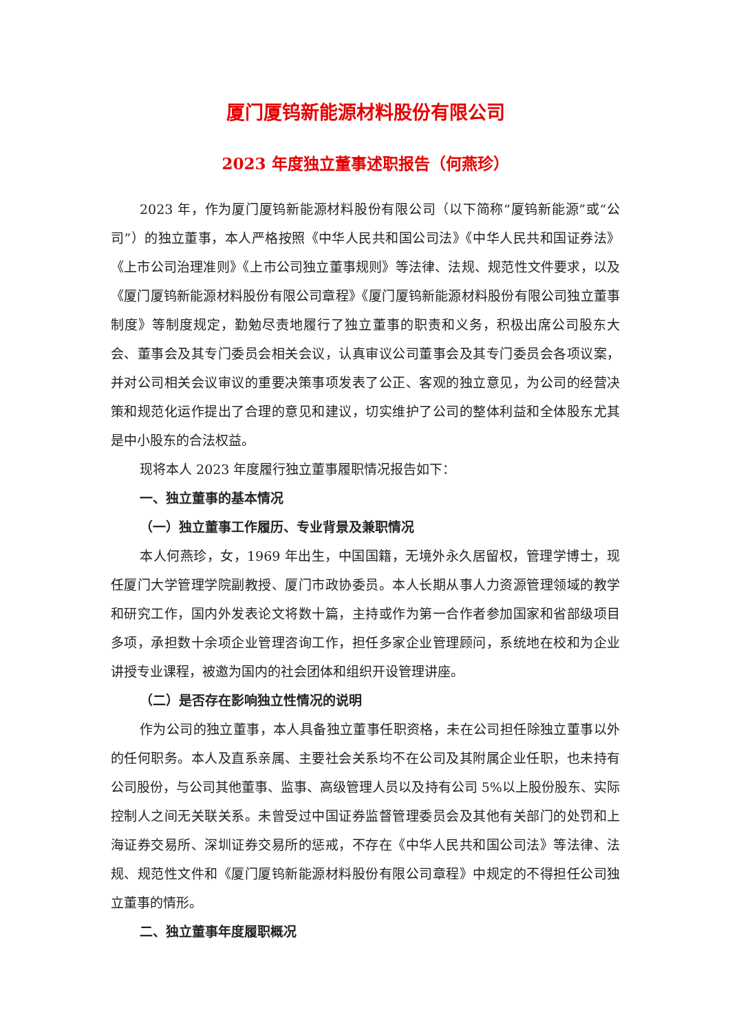厦门厦钨新能源材料股份有限公司
2023 年度独立董事述职报告（何燕珍）
2023 年，作为厦门厦钨新能源材料股份有限公司（以下简称“厦钨新能源”或“公司”）的独立董事，本人严格按照《中华人民共和国公司法》《中华人民共和国证券法》《上市公司治理准则》《上市公司独立董事规则》等法律、法规、规范性文件要求，以及《厦门厦钨新能源材料股份有限公司章程》《厦门厦钨新能源材料股份有限公司独立董事制度》等制度规定，勤勉尽责地履行了独立董事的职责和义务，积极出席公司股东大会、董事会及其专门委员会相关会议，认真审议公司董事会及其专门委员会各项议案，并对公司相关会议审议的重要决策事项发表了公正、客观的独立意见，为公司的经营决策和规范化运作提出了合理的意见和建议，切实维护了公司的整体利益和全体股东尤其是中小股东的合法权益。
现将本人 2023 年度履行独立董事履职情况报告如下：
一、独立董事的基本情况
（一）独立董事工作履历、专业背景及兼职情况
本人何燕珍，女，1969 年出生，中国国籍，无境外永久居留权，管理学博士，现任厦门大学管理学院副教授、厦门市政协委员。本人长期从事人力资源管理领域的教学和研究工作，国内外发表论文将数十篇，主持或作为第一合作者参加国家和省部级项目多项，承担数十余项企业管理咨询工作，担任多家企业管理顾问，系统地在校和为企业讲授专业课程，被邀为国内的社会团体和组织开设管理讲座。
（二）是否存在影响独立性情况的说明
作为公司的独立董事，本人具备独立董事任职资格，未在公司担任除独立董事以外的任何职务。本人及直系亲属、主要社会关系均不在公司及其附属企业任职，也未持有公司股份，与公司其他董事、监事、高级管理人员以及持有公司 5%以上股份股东、实际控制人之间无关联关系。未曾受过中国证券监督管理委员会及其他有关部门的处罚和上海证券交易所、深圳证券交易所的惩戒，不存在《中华人民共和国公司法》等法律、法规、规范性文件和《厦门厦钨新能源材料股份有限公司章程》中规定的不得担任公司独立董事的情形。
二、独立董事年度履职概况